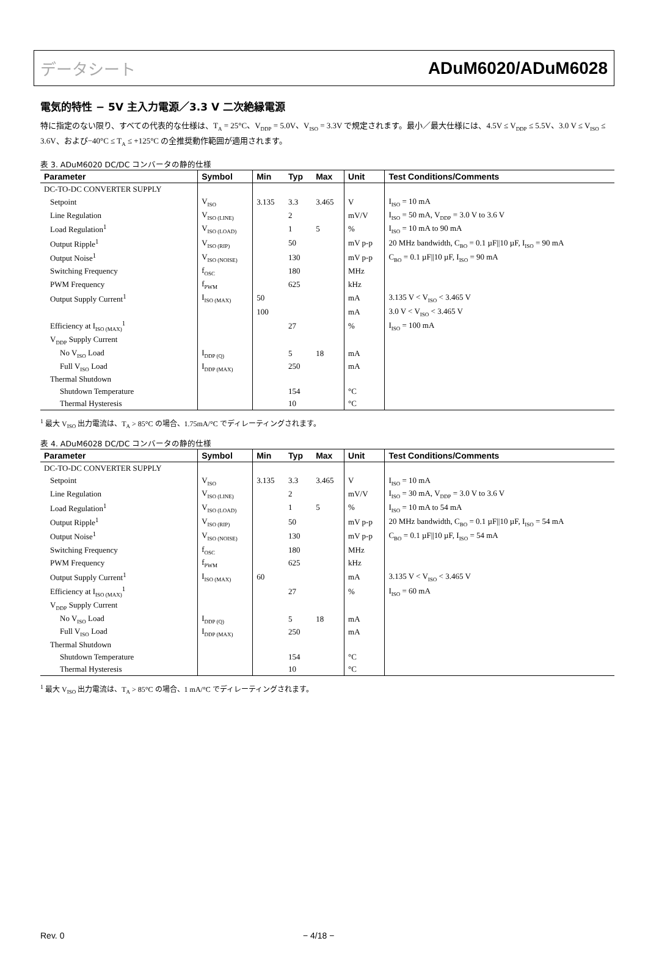データシート ADuM6020/ADuM6028
電気的特性 − 5V 主入力電源／3.3 V 二次絶縁電源
特に指定のない限り、すべての代表的な仕様は、T<sub>A</sub> = 25°C、V<sub>DDP</sub> = 5.0V、V<sub>ISO</sub> = 3.3V で規定されます。最小／最大仕様には、4.5V ≤ V<sub>DDP</sub> ≤ 5.5V、3.0 V ≤ V<sub>ISO</sub> ≤ 3.6V、および−40°C ≤ T<sub>A</sub> ≤ +125°C の全推奨動作範囲が適用されます。
表 3. ADuM6020 DC/DC コンバータの静的仕様
| Parameter | Symbol | Min | Typ | Max | Unit | Test Conditions/Comments |
| --- | --- | --- | --- | --- | --- | --- |
| DC-TO-DC CONVERTER SUPPLY | | | | | | |
| Setpoint | V<sub>ISO</sub> | 3.135 | 3.3 | 3.465 | V | I<sub>ISO</sub> = 10 mA |
| Line Regulation | V<sub>ISO (LINE)</sub> | | 2 | | mV/V | I<sub>ISO</sub> = 50 mA, V<sub>DDP</sub> = 3.0 V to 3.6 V |
| Load Regulation<sup>1</sup> | V<sub>ISO (LOAD)</sub> | | 1 | 5 | % | I<sub>ISO</sub> = 10 mA to 90 mA |
| Output Ripple<sup>1</sup> | V<sub>ISO (RIP)</sub> | | 50 | | mV p-p | 20 MHz bandwidth, C<sub>BO</sub> = 0.1 µF//10 µF, I<sub>ISO</sub> = 90 mA |
| Output Noise<sup>1</sup> | V<sub>ISO (NOISE)</sub> | | 130 | | mV p-p | C<sub>BO</sub> = 0.1 µF//10 µF, I<sub>ISO</sub> = 90 mA |
| Switching Frequency | f<sub>OSC</sub> | | 180 | | MHz | |
| PWM Frequency | f<sub>PWM</sub> | | 625 | | kHz | |
| Output Supply Current<sup>1</sup> | I<sub>ISO (MAX)</sub> | 50 | | | mA | 3.135 V < V<sub>ISO</sub> < 3.465 V |
| | | 100 | | | mA | 3.0 V < V<sub>ISO</sub> < 3.465 V |
| Efficiency at I<sub>ISO (MAX)</sub><sup>1</sup> | | | 27 | | % | I<sub>ISO</sub> = 100 mA |
| V<sub>DDP</sub> Supply Current | | | | | | |
| No V<sub>ISO</sub> Load | I<sub>DDP (Q)</sub> | | 5 | 18 | mA | |
| Full V<sub>ISO</sub> Load | I<sub>DDP (MAX)</sub> | | 250 | | mA | |
| Thermal Shutdown | | | | | | |
| Shutdown Temperature | | | 154 | | °C | |
| Thermal Hysteresis | | | 10 | | °C | |
<sup>1</sup> 最大 V<sub>ISO</sub> 出力電流は、T<sub>A</sub> > 85°C の場合、1.75mA/°C でディレーティングされます。
表 4. ADuM6028 DC/DC コンバータの静的仕様
| Parameter | Symbol | Min | Typ | Max | Unit | Test Conditions/Comments |
| --- | --- | --- | --- | --- | --- | --- |
| DC-TO-DC CONVERTER SUPPLY | | | | | | |
| Setpoint | V<sub>ISO</sub> | 3.135 | 3.3 | 3.465 | V | I<sub>ISO</sub> = 10 mA |
| Line Regulation | V<sub>ISO (LINE)</sub> | | 2 | | mV/V | I<sub>ISO</sub> = 30 mA, V<sub>DDP</sub> = 3.0 V to 3.6 V |
| Load Regulation<sup>1</sup> | V<sub>ISO (LOAD)</sub> | | 1 | 5 | % | I<sub>ISO</sub> = 10 mA to 54 mA |
| Output Ripple<sup>1</sup> | V<sub>ISO (RIP)</sub> | | 50 | | mV p-p | 20 MHz bandwidth, C<sub>BO</sub> = 0.1 µF//10 µF, I<sub>ISO</sub> = 54 mA |
| Output Noise<sup>1</sup> | V<sub>ISO (NOISE)</sub> | | 130 | | mV p-p | C<sub>BO</sub> = 0.1 µF//10 µF, I<sub>ISO</sub> = 54 mA |
| Switching Frequency | f<sub>OSC</sub> | | 180 | | MHz | |
| PWM Frequency | f<sub>PWM</sub> | | 625 | | kHz | |
| Output Supply Current<sup>1</sup> | I<sub>ISO (MAX)</sub> | 60 | | | mA | 3.135 V < V<sub>ISO</sub> < 3.465 V |
| Efficiency at I<sub>ISO (MAX)</sub><sup>1</sup> | | | 27 | | % | I<sub>ISO</sub> = 60 mA |
| V<sub>DDP</sub> Supply Current | | | | | | |
| No V<sub>ISO</sub> Load | I<sub>DDP (Q)</sub> | | 5 | 18 | mA | |
| Full V<sub>ISO</sub> Load | I<sub>DDP (MAX)</sub> | | 250 | | mA | |
| Thermal Shutdown | | | | | | |
| Shutdown Temperature | | | 154 | | °C | |
| Thermal Hysteresis | | | 10 | | °C | |
<sup>1</sup> 最大 V<sub>ISO</sub> 出力電流は、T<sub>A</sub> > 85°C の場合、1 mA/°C でディレーティングされます。
Rev. 0 − 4/18 −